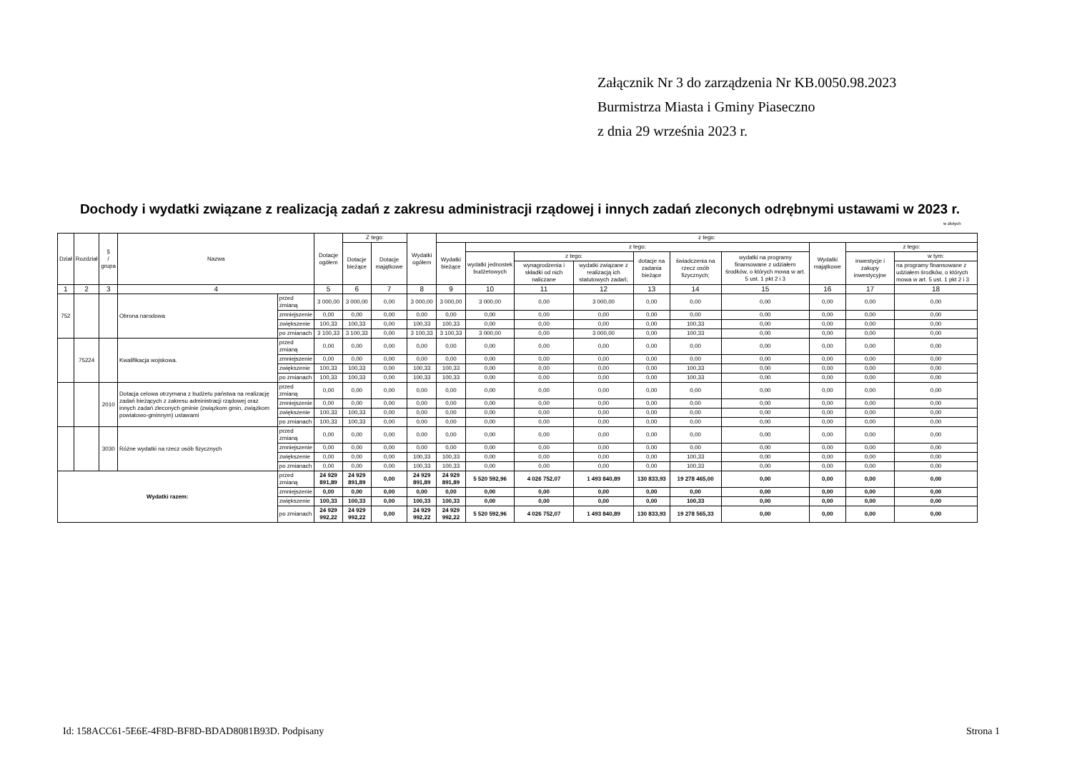Załącznik Nr 3 do zarządzenia Nr KB.0050.98.2023
Burmistrza Miasta i Gminy Piaseczno
z dnia 29 września 2023 r.
Dochody i wydatki związane z realizacją zadań z zakresu administracji rządowej i innych zadań zleconych odrębnymi ustawami w 2023 r.
w złotych
| Dział | Rozdział | § / grupa | Nazwa | | Dotacje ogółem | Z tego: | | Wydatki ogółem | z tego: | | | | | | | | | |
| --- | --- | --- | --- | --- | --- | --- | --- | --- | --- | --- | --- | --- | --- | --- | --- | --- | --- | --- |
| | | | | | | Dotacje bieżące | Dotacje majątkowe | | Wydatki bieżące | z tego: | | | | | | Wydatki majątkowe | z tego: | |
| | | | | | | | | | | wydatki jednostek budżetowych | z tego: | | dotacje na zadania bieżące | świadczenia na rzecz osób fizycznych; | wydatki na programy finansowane z udziałem środków, o których mowa w art. 5 ust. 1 pkt 2 i 3 | | inwestycje i zakupy inwestycyjne | w tym: |
| | | | | | | | | | | | wynagrodzenia i składki od nich naliczane | wydatki związane z realizacją ich statutowych zadań; | | | | | | na programy finansowane z udziałem środków, o których mowa w art. 5 ust. 1 pkt 2 i 3 |
| 1 | 2 | 3 | 4 | | 5 | 6 | 7 | 8 | 9 | 10 | 11 | 12 | 13 | 14 | 15 | 16 | 17 | 18 |
| 752 | | | Obrona narodowa | przed zmianą | 3 000,00 | 3 000,00 | 0,00 | 3 000,00 | 3 000,00 | 3 000,00 | 0,00 | 3 000,00 | 0,00 | 0,00 | 0,00 | 0,00 | 0,00 | 0,00 |
| | | | | zmniejszenie | 0,00 | 0,00 | 0,00 | 0,00 | 0,00 | 0,00 | 0,00 | 0,00 | 0,00 | 0,00 | 0,00 | 0,00 | 0,00 | 0,00 |
| | | | | zwiększenie | 100,33 | 100,33 | 0,00 | 100,33 | 100,33 | 0,00 | 0,00 | 0,00 | 0,00 | 100,33 | 0,00 | 0,00 | 0,00 | 0,00 |
| | | | | po zmianach | 3 100,33 | 3 100,33 | 0,00 | 3 100,33 | 3 100,33 | 3 000,00 | 0,00 | 3 000,00 | 0,00 | 100,33 | 0,00 | 0,00 | 0,00 | 0,00 |
| | 75224 | | Kwalifikacja wojskowa. | przed zmianą | 0,00 | 0,00 | 0,00 | 0,00 | 0,00 | 0,00 | 0,00 | 0,00 | 0,00 | 0,00 | 0,00 | 0,00 | 0,00 | 0,00 |
| | | | | zmniejszenie | 0,00 | 0,00 | 0,00 | 0,00 | 0,00 | 0,00 | 0,00 | 0,00 | 0,00 | 0,00 | 0,00 | 0,00 | 0,00 | 0,00 |
| | | | | zwiększenie | 100,33 | 100,33 | 0,00 | 100,33 | 100,33 | 0,00 | 0,00 | 0,00 | 0,00 | 100,33 | 0,00 | 0,00 | 0,00 | 0,00 |
| | | | | po zmianach | 100,33 | 100,33 | 0,00 | 100,33 | 100,33 | 0,00 | 0,00 | 0,00 | 0,00 | 100,33 | 0,00 | 0,00 | 0,00 | 0,00 |
| | | 2010 | Dotacja celowa otrzymana z budżetu państwa na realizację zadań bieżących z zakresu administracji rządowej oraz innych zadań zleconych gminie (związkom gmin, związkom powiatowo-gminnym) ustawami | przed zmianą | 0,00 | 0,00 | 0,00 | 0,00 | 0,00 | 0,00 | 0,00 | 0,00 | 0,00 | 0,00 | 0,00 | 0,00 | 0,00 | 0,00 |
| | | | | zmniejszenie | 0,00 | 0,00 | 0,00 | 0,00 | 0,00 | 0,00 | 0,00 | 0,00 | 0,00 | 0,00 | 0,00 | 0,00 | 0,00 | 0,00 |
| | | | | zwiększenie | 100,33 | 100,33 | 0,00 | 0,00 | 0,00 | 0,00 | 0,00 | 0,00 | 0,00 | 0,00 | 0,00 | 0,00 | 0,00 | 0,00 |
| | | | | po zmianach | 100,33 | 100,33 | 0,00 | 0,00 | 0,00 | 0,00 | 0,00 | 0,00 | 0,00 | 0,00 | 0,00 | 0,00 | 0,00 | 0,00 |
| | | 3030 | Różne wydatki na rzecz osób fizycznych | przed zmianą | 0,00 | 0,00 | 0,00 | 0,00 | 0,00 | 0,00 | 0,00 | 0,00 | 0,00 | 0,00 | 0,00 | 0,00 | 0,00 | 0,00 |
| | | | | zmniejszenie | 0,00 | 0,00 | 0,00 | 0,00 | 0,00 | 0,00 | 0,00 | 0,00 | 0,00 | 0,00 | 0,00 | 0,00 | 0,00 | 0,00 |
| | | | | zwiększenie | 0,00 | 0,00 | 0,00 | 100,33 | 100,33 | 0,00 | 0,00 | 0,00 | 0,00 | 100,33 | 0,00 | 0,00 | 0,00 | 0,00 |
| | | | | po zmianach | 0,00 | 0,00 | 0,00 | 100,33 | 100,33 | 0,00 | 0,00 | 0,00 | 0,00 | 100,33 | 0,00 | 0,00 | 0,00 | 0,00 |
| Wydatki razem: | | | | przed zmianą | 24 929 891,89 | 24 929 891,89 | 0,00 | 24 929 891,89 | 24 929 891,89 | 5 520 592,96 | 4 026 752,07 | 1 493 840,89 | 130 833,93 | 19 278 465,00 | 0,00 | 0,00 | 0,00 | 0,00 |
| | | | | zmniejszenie | 0,00 | 0,00 | 0,00 | 0,00 | 0,00 | 0,00 | 0,00 | 0,00 | 0,00 | 0,00 | 0,00 | 0,00 | 0,00 | 0,00 |
| | | | | zwiększenie | 100,33 | 100,33 | 0,00 | 100,33 | 100,33 | 0,00 | 0,00 | 0,00 | 0,00 | 100,33 | 0,00 | 0,00 | 0,00 | 0,00 |
| | | | | po zmianach | 24 929 992,22 | 24 929 992,22 | 0,00 | 24 929 992,22 | 24 929 992,22 | 5 520 592,96 | 4 026 752,07 | 1 493 840,89 | 130 833,93 | 19 278 565,33 | 0,00 | 0,00 | 0,00 | 0,00 |
Id: 158ACC61-5E6E-4F8D-BF8D-BDAD8081B93D. Podpisany
Strona 1